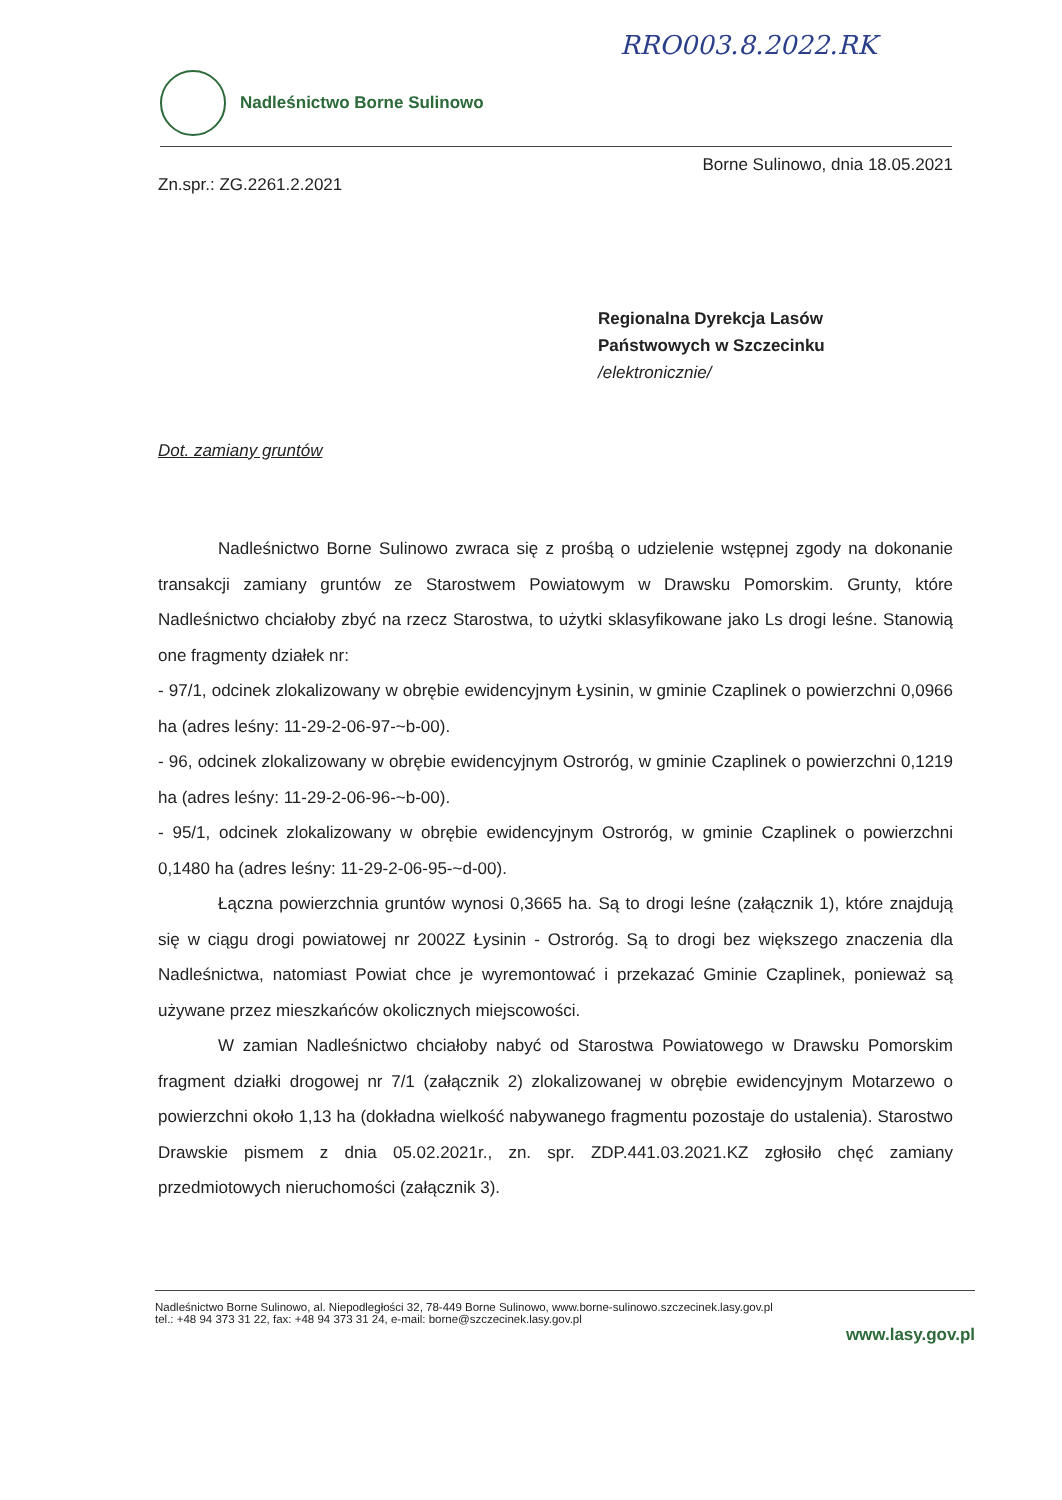RRO003.8.2022.RK
Nadleśnictwo Borne Sulinowo
Borne Sulinowo, dnia 18.05.2021
Zn.spr.: ZG.2261.2.2021
Regionalna Dyrekcja Lasów
Państwowych w Szczecinku
/elektronicznie/
Dot. zamiany gruntów
Nadleśnictwo Borne Sulinowo zwraca się z prośbą o udzielenie wstępnej zgody na dokonanie transakcji zamiany gruntów ze Starostwem Powiatowym w Drawsku Pomorskim. Grunty, które Nadleśnictwo chciałoby zbyć na rzecz Starostwa, to użytki sklasyfikowane jako Ls drogi leśne. Stanowią one fragmenty działek nr:
- 97/1, odcinek zlokalizowany w obrębie ewidencyjnym Łysinin, w gminie Czaplinek o powierzchni 0,0966 ha (adres leśny: 11-29-2-06-97-~b-00).
- 96, odcinek zlokalizowany w obrębie ewidencyjnym Ostroróg, w gminie Czaplinek o powierzchni 0,1219 ha (adres leśny: 11-29-2-06-96-~b-00).
- 95/1, odcinek zlokalizowany w obrębie ewidencyjnym Ostroróg, w gminie Czaplinek o powierzchni 0,1480 ha (adres leśny: 11-29-2-06-95-~d-00).
Łączna powierzchnia gruntów wynosi 0,3665 ha. Są to drogi leśne (załącznik 1), które znajdują się w ciągu drogi powiatowej nr 2002Z Łysinin - Ostroróg. Są to drogi bez większego znaczenia dla Nadleśnictwa, natomiast Powiat chce je wyremontować i przekazać Gminie Czaplinek, ponieważ są używane przez mieszkańców okolicznych miejscowości.
W zamian Nadleśnictwo chciałoby nabyć od Starostwa Powiatowego w Drawsku Pomorskim fragment działki drogowej nr 7/1 (załącznik 2) zlokalizowanej w obrębie ewidencyjnym Motarzewo o powierzchni około 1,13 ha (dokładna wielkość nabywanego fragmentu pozostaje do ustalenia). Starostwo Drawskie pismem z dnia 05.02.2021r., zn. spr. ZDP.441.03.2021.KZ zgłosiło chęć zamiany przedmiotowych nieruchomości (załącznik 3).
Nadleśnictwo Borne Sulinowo, al. Niepodległości 32, 78-449 Borne Sulinowo, www.borne-sulinowo.szczecinek.lasy.gov.pl
tel.: +48 94 373 31 22, fax: +48 94 373 31 24, e-mail: borne@szczecinek.lasy.gov.pl
www.lasy.gov.pl